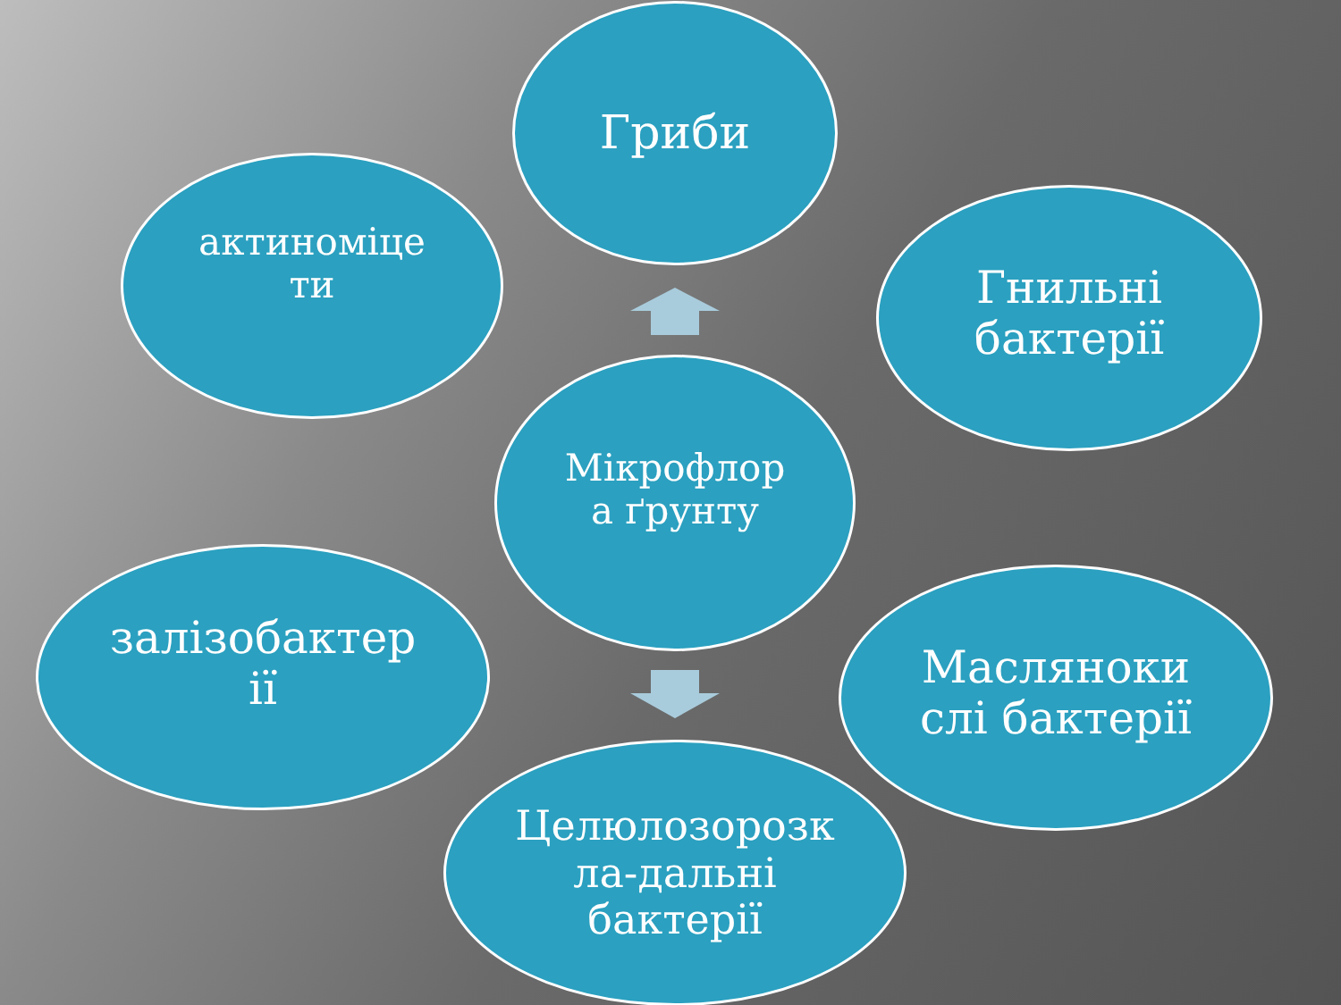Мікрофлор
а ґрунту
Гриби
Гнильні
бактерії
Масляноки
слі бактерії
Целюлозорозк
ла-дальні
бактерії
залізобактер
ії
актиноміце
ти